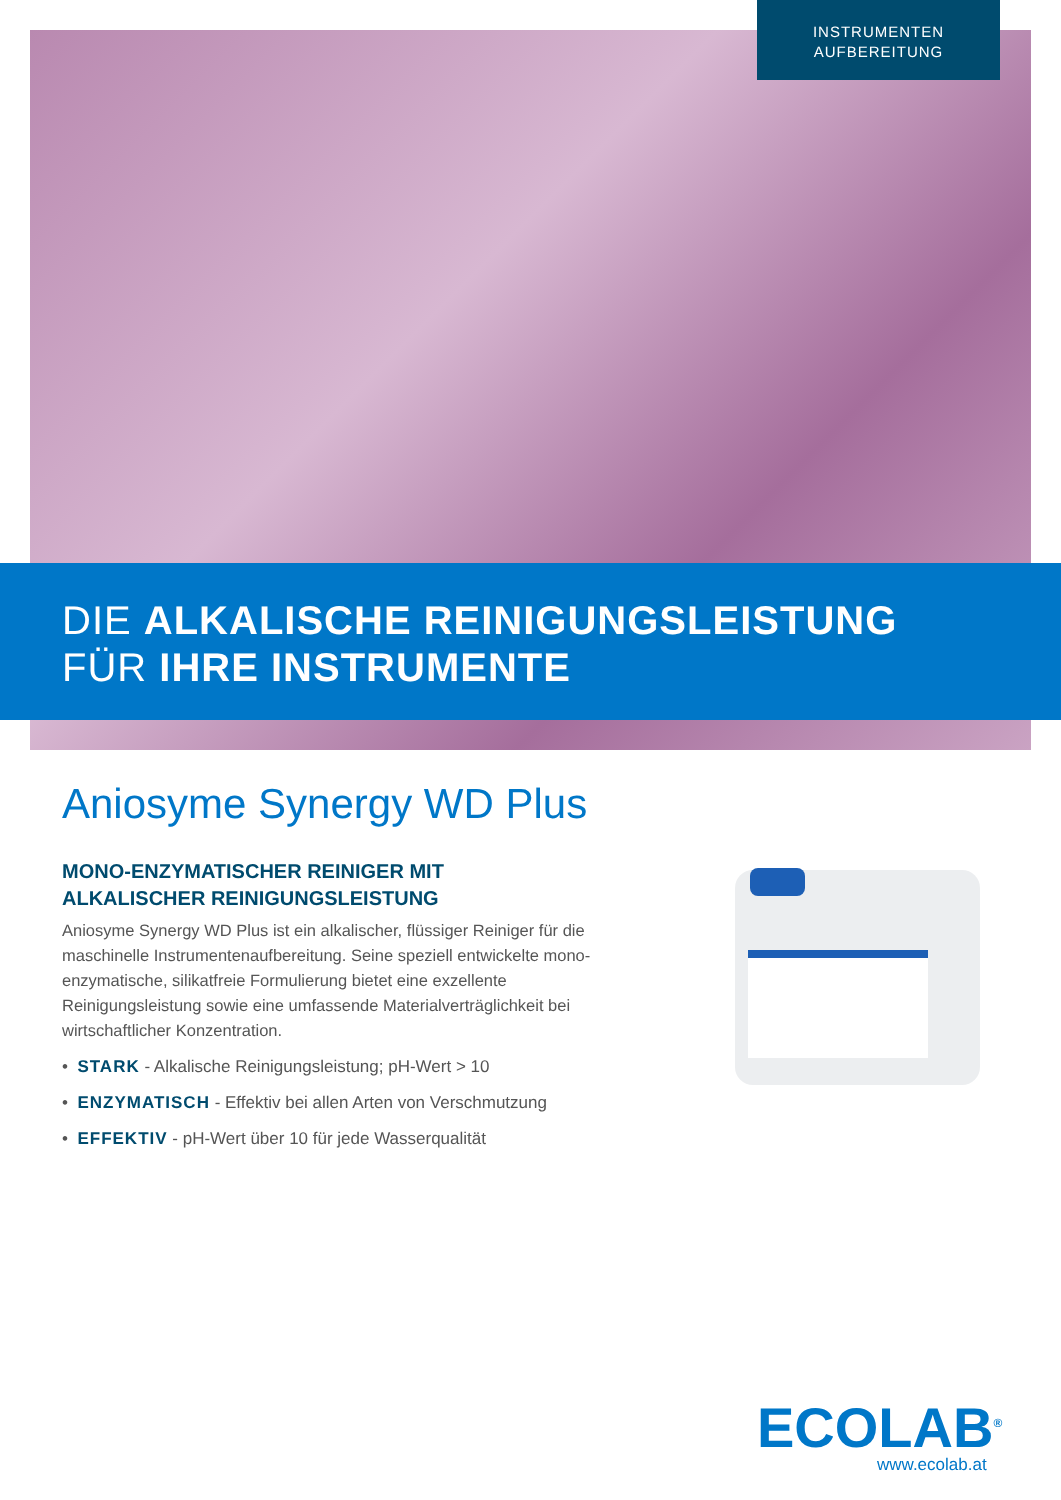INSTRUMENTEN
AUFBEREITUNG
DIE ALKALISCHE REINIGUNGSLEISTUNG
FÜR IHRE INSTRUMENTE
Aniosyme Synergy WD Plus
MONO-ENZYMATISCHER REINIGER MIT
ALKALISCHER REINIGUNGSLEISTUNG
Aniosyme Synergy WD Plus ist ein alkalischer, flüssiger Reiniger für die maschinelle Instrumentenaufbereitung. Seine speziell entwickelte mono-enzymatische, silikatfreie Formulierung bietet eine exzellente Reinigungsleistung sowie eine umfassende Materialverträglichkeit bei wirtschaftlicher Konzentration.
• STARK - Alkalische Reinigungsleistung; pH-Wert > 10
• ENZYMATISCH - Effektiv bei allen Arten von Verschmutzung
• EFFEKTIV - pH-Wert über 10 für jede Wasserqualität
ECOLAB<sup>®</sup>
www.ecolab.at